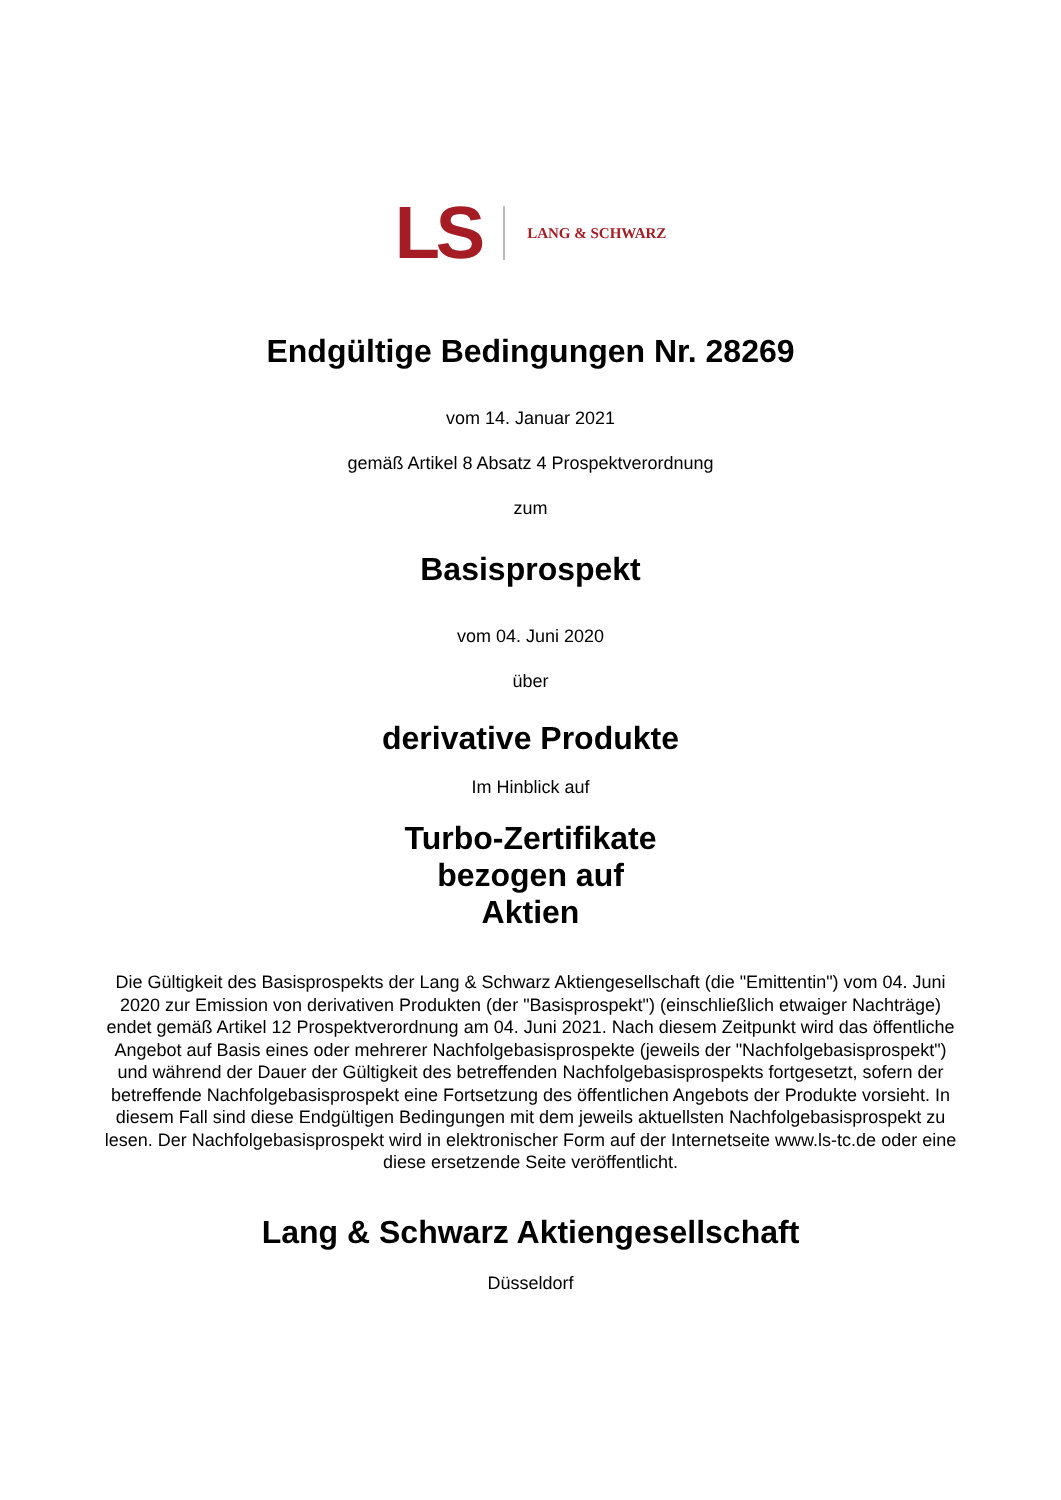LS LANG & SCHWARZ
Endgültige Bedingungen Nr. 28269
vom 14. Januar 2021
gemäß Artikel 8 Absatz 4 Prospektverordnung
zum
Basisprospekt
vom 04. Juni 2020
über
derivative Produkte
Im Hinblick auf
Turbo-Zertifikate
bezogen auf
Aktien
Die Gültigkeit des Basisprospekts der Lang & Schwarz Aktiengesellschaft (die "Emittentin") vom 04. Juni 2020 zur Emission von derivativen Produkten (der "Basisprospekt") (einschließlich etwaiger Nachträge) endet gemäß Artikel 12 Prospektverordnung am 04. Juni 2021. Nach diesem Zeitpunkt wird das öffentliche Angebot auf Basis eines oder mehrerer Nachfolgebasisprospekte (jeweils der "Nachfolgebasisprospekt") und während der Dauer der Gültigkeit des betreffenden Nachfolgebasisprospekts fortgesetzt, sofern der betreffende Nachfolgebasisprospekt eine Fortsetzung des öffentlichen Angebots der Produkte vorsieht. In diesem Fall sind diese Endgültigen Bedingungen mit dem jeweils aktuellsten Nachfolgebasisprospekt zu lesen. Der Nachfolgebasisprospekt wird in elektronischer Form auf der Internetseite www.ls-tc.de oder eine diese ersetzende Seite veröffentlicht.
Lang & Schwarz Aktiengesellschaft
Düsseldorf